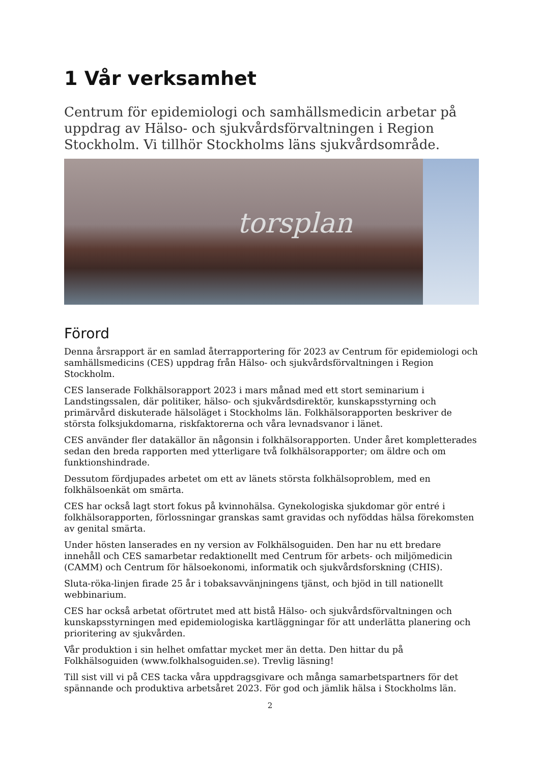1 Vår verksamhet
Centrum för epidemiologi och samhällsmedicin arbetar på uppdrag av Hälso- och sjukvårdsförvaltningen i Region Stockholm. Vi tillhör Stockholms läns sjukvårdsområde.
torsplan
Förord
Denna årsrapport är en samlad återrapportering för 2023 av Centrum för epidemiologi och samhällsmedicins (CES) uppdrag från Hälso- och sjukvårdsförvaltningen i Region Stockholm.
CES lanserade Folkhälsorapport 2023 i mars månad med ett stort seminarium i Landstingssalen, där politiker, hälso- och sjukvårdsdirektör, kunskapsstyrning och primärvård diskuterade hälsoläget i Stockholms län. Folkhälsorapporten beskriver de största folksjukdomarna, riskfaktorerna och våra levnadsvanor i länet.
CES använder fler datakällor än någonsin i folkhälsorapporten. Under året kompletterades sedan den breda rapporten med ytterligare två folkhälsorapporter; om äldre och om funktionshindrade.
Dessutom fördjupades arbetet om ett av länets största folkhälsoproblem, med en folkhälsoenkät om smärta.
CES har också lagt stort fokus på kvinnohälsa. Gynekologiska sjukdomar gör entré i folkhälsorapporten, förlossningar granskas samt gravidas och nyföddas hälsa förekomsten av genital smärta.
Under hösten lanserades en ny version av Folkhälsoguiden. Den har nu ett bredare innehåll och CES samarbetar redaktionellt med Centrum för arbets- och miljömedicin (CAMM) och Centrum för hälsoekonomi, informatik och sjukvårdsforskning (CHIS).
Sluta-röka-linjen firade 25 år i tobaksavvänjningens tjänst, och bjöd in till nationellt webbinarium.
CES har också arbetat oförtrutet med att bistå Hälso- och sjukvårdsförvaltningen och kunskapsstyrningen med epidemiologiska kartläggningar för att underlätta planering och prioritering av sjukvården.
Vår produktion i sin helhet omfattar mycket mer än detta. Den hittar du på Folkhälsoguiden (www.folkhalsoguiden.se). Trevlig läsning!
Till sist vill vi på CES tacka våra uppdragsgivare och många samarbetspartners för det spännande och produktiva arbetsåret 2023. För god och jämlik hälsa i Stockholms län.
2